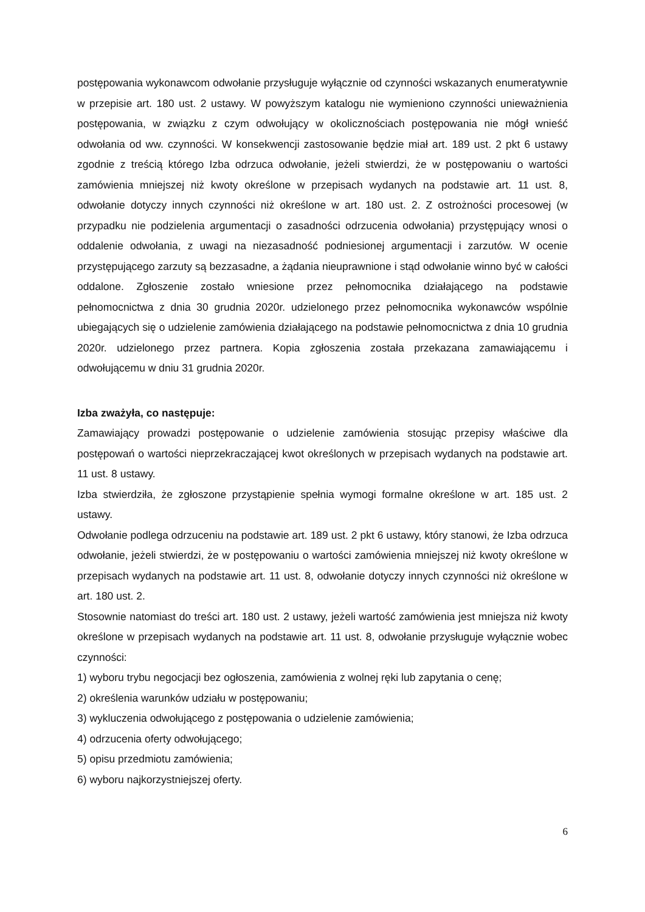postępowania wykonawcom odwołanie przysługuje wyłącznie od czynności wskazanych enumeratywnie w przepisie art. 180 ust. 2 ustawy. W powyższym katalogu nie wymieniono czynności unieważnienia postępowania, w związku z czym odwołujący w okolicznościach postępowania nie mógł wnieść odwołania od ww. czynności. W konsekwencji zastosowanie będzie miał art. 189 ust. 2 pkt 6 ustawy zgodnie z treścią którego Izba odrzuca odwołanie, jeżeli stwierdzi, że w postępowaniu o wartości zamówienia mniejszej niż kwoty określone w przepisach wydanych na podstawie art. 11 ust. 8, odwołanie dotyczy innych czynności niż określone w art. 180 ust. 2. Z ostrożności procesowej (w przypadku nie podzielenia argumentacji o zasadności odrzucenia odwołania) przystępujący wnosi o oddalenie odwołania, z uwagi na niezasadność podniesionej argumentacji i zarzutów. W ocenie przystępującego zarzuty są bezzasadne, a żądania nieuprawnione i stąd odwołanie winno być w całości oddalone. Zgłoszenie zostało wniesione przez pełnomocnika działającego na podstawie pełnomocnictwa z dnia 30 grudnia 2020r. udzielonego przez pełnomocnika wykonawców wspólnie ubiegających się o udzielenie zamówienia działającego na podstawie pełnomocnictwa z dnia 10 grudnia 2020r. udzielonego przez partnera. Kopia zgłoszenia została przekazana zamawiającemu i odwołującemu w dniu 31 grudnia 2020r.
Izba zważyła, co następuje:
Zamawiający prowadzi postępowanie o udzielenie zamówienia stosując przepisy właściwe dla postępowań o wartości nieprzekraczającej kwot określonych w przepisach wydanych na podstawie art. 11 ust. 8 ustawy.
Izba stwierdziła, że zgłoszone przystąpienie spełnia wymogi formalne określone w art. 185 ust. 2 ustawy.
Odwołanie podlega odrzuceniu na podstawie art. 189 ust. 2 pkt 6 ustawy, który stanowi, że Izba odrzuca odwołanie, jeżeli stwierdzi, że w postępowaniu o wartości zamówienia mniejszej niż kwoty określone w przepisach wydanych na podstawie art. 11 ust. 8, odwołanie dotyczy innych czynności niż określone w art. 180 ust. 2.
Stosownie natomiast do treści art. 180 ust. 2 ustawy, jeżeli wartość zamówienia jest mniejsza niż kwoty określone w przepisach wydanych na podstawie art. 11 ust. 8, odwołanie przysługuje wyłącznie wobec czynności:
1) wyboru trybu negocjacji bez ogłoszenia, zamówienia z wolnej ręki lub zapytania o cenę;
2) określenia warunków udziału w postępowaniu;
3) wykluczenia odwołującego z postępowania o udzielenie zamówienia;
4) odrzucenia oferty odwołującego;
5) opisu przedmiotu zamówienia;
6) wyboru najkorzystniejszej oferty.
6